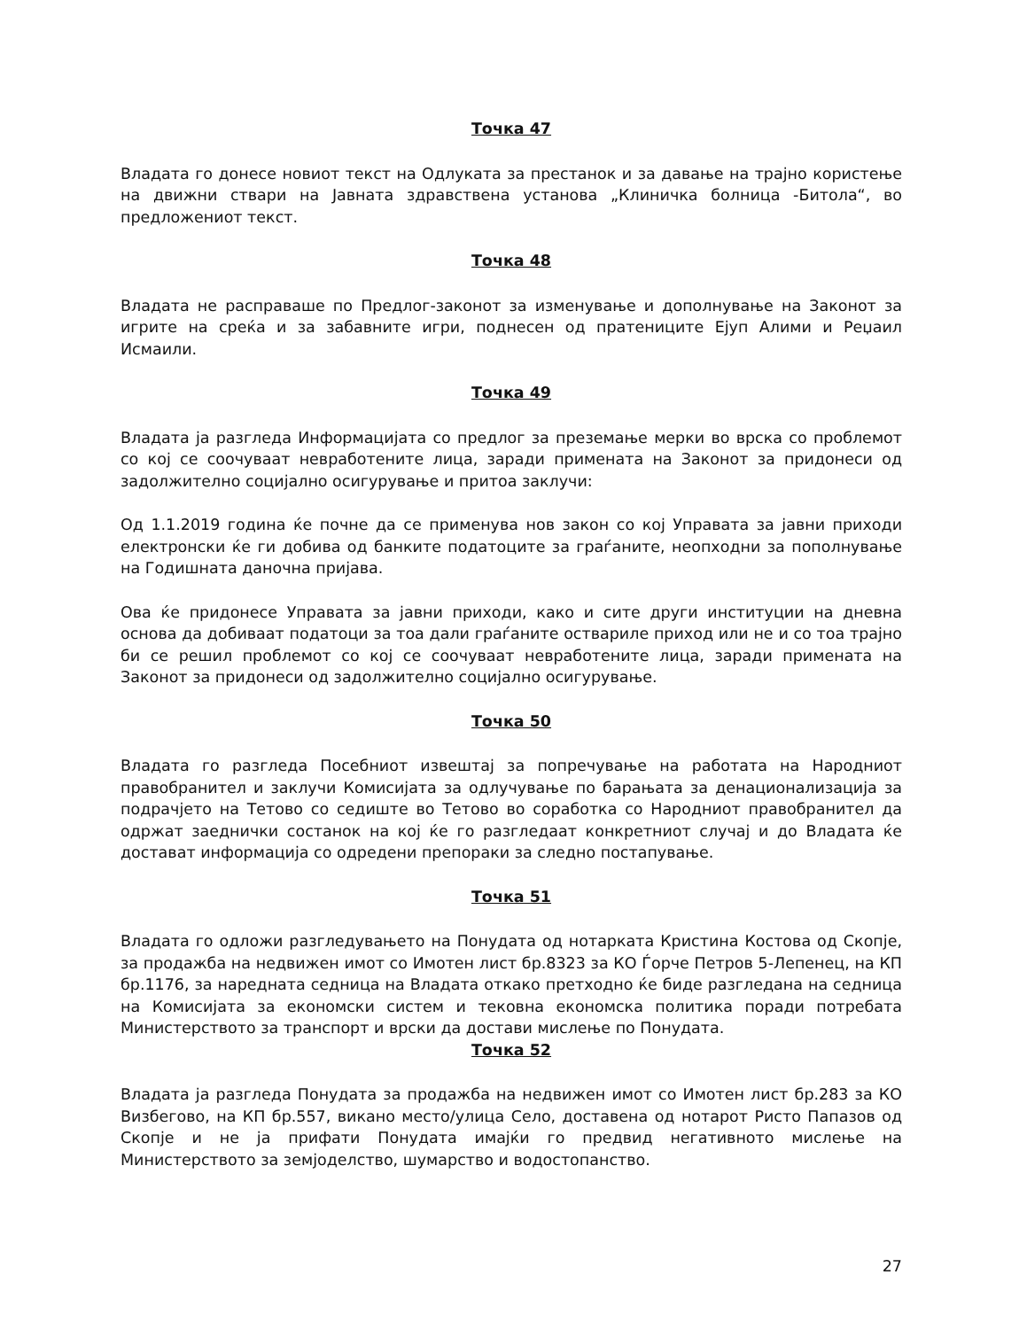Точка 47
Владата го донесе новиот текст на Одлуката за престанок и за давање на трајно користење на движни ствари на Јавната здравствена установа „Клиничка болница -Битола“, во предложениот текст.
Точка 48
Владата не расправаше по Предлог-законот за изменување и дополнување на Законот за игрите на среќа и за забавните игри, поднесен од пратениците Ејуп Алими и Реџаил Исмаили.
Точка 49
Владата ја разгледа Информацијата со предлог за преземање мерки во врска со проблемот со кој се соочуваат невработените лица, заради примената на Законот за придонеси од задолжително социјално осигурување и притоа заклучи:
Од 1.1.2019 година ќе почне да се применува нов закон со кој Управата за јавни приходи електронски ќе ги добива од банките податоците за граѓаните, неопходни за пополнување на Годишната даночна пријава.
Ова ќе придонесе Управата за јавни приходи, како и сите други институции на дневна основа да добиваат податоци за тоа дали граѓаните оствариле приход или не и со тоа трајно би се решил проблемот со кој се соочуваат невработените лица, заради примената на Законот за придонеси од задолжително социјално осигурување.
Точка 50
Владата го разгледа Посебниот извештај за попречување на работата на Народниот правобранител и заклучи Комисијата за одлучување по барањата за денационализација за подрачјето на Тетово со седиште во Тетово во соработка со Народниот правобранител да одржат заеднички состанок на кој ќе го разгледаат конкретниот случај и до Владата ќе доставaт информација со одредени препораки за следно постапување.
Точка 51
Владата го одложи разгледувањето на Понудата од нотарката Кристина Костова од Скопје, за продажба на недвижен имот со Имотен лист бр.8323 за КО Ѓорче Петров 5-Лепенец, на КП бр.1176, за наредната седница на Владата откако претходно ќе биде разгледана на седница на Комисијата за економски систем и тековна економска политика поради потребата Министерството за транспорт и врски да достави мислење по Понудата.
Точка 52
Владата ја разгледа Понудата за продажба на недвижен имот со Имотен лист бр.283 за КО Визбегово, на КП бр.557, викано место/улица Село, доставена од нотарот Ристо Папазов од Скопје и не ја прифати Понудата имајќи го предвид негативното мислење на Министерството за земјоделство, шумарство и водостопанство.
27